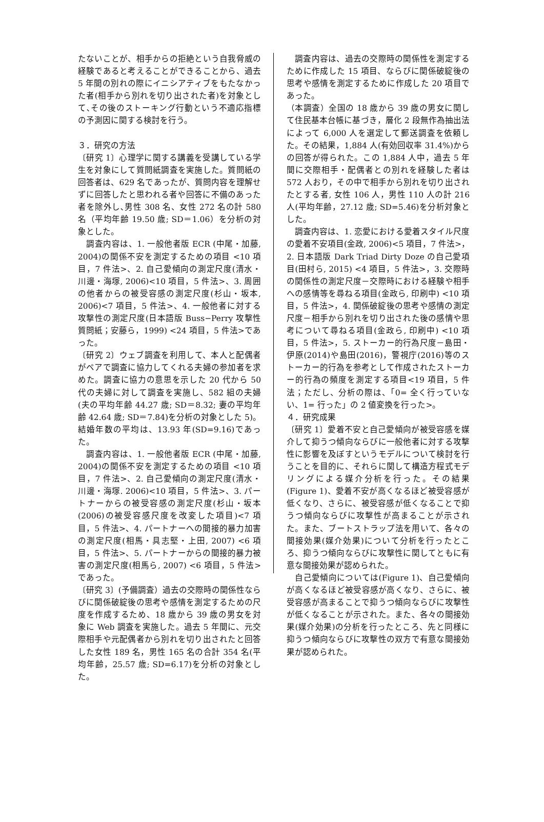たないことが、相手からの拒絶という自我脅威の経験であると考えることができることから、過去 5 年間の別れの際にイニシアティブをもたなかった者(相手から別れを切り出された者)を対象として､その後のストーキング行動という不適応指標の予測因に関する検討を行う。
３．研究の方法
〔研究 1〕心理学に関する講義を受講している学生を対象にして質問紙調査を実施した。質問紙の回答者は、629 名であったが、質問内容を理解せずに回答したと思われる者や回答に不備のあった者を除外し､男性 308 名、女性 272 名の計 580 名（平均年齢 19.50 歳; SD＝1.06）を分析の対象とした。
　調査内容は、1. 一般他者版 ECR (中尾・加藤, 2004)の関係不安を測定するための項目 <10 項目，7 件法>、2. 自己愛傾向の測定尺度(清水・川邊・海塚, 2006)<10 項目，5 件法>、3. 周囲の他者からの被受容感の測定尺度(杉山・坂本, 2006)<7 項目，5 件法>、4. 一般他者に対する攻撃性の測定尺度(日本語版 Buss−Perry 攻撃性質問紙；安藤ら，1999) <24 項目，5 件法>であった。
〔研究 2〕ウェブ調査を利用して、本人と配偶者がペアで調査に協力してくれる夫婦の参加者を求めた。調査に協力の意思を示した 20 代から 50 代の夫婦に対して調査を実施し、582 組の夫婦(夫の平均年齢 44.27 歳; SD＝8.32; 妻の平均年齢 42.64 歳; SD＝7.84)を分析の対象とした 5)。結婚年数の平均は、13.93 年(SD=9.16)であった。
　調査内容は、1. 一般他者版 ECR (中尾・加藤, 2004)の関係不安を測定するための項目 <10 項目，7 件法>、2. 自己愛傾向の測定尺度(清水・川邊・海塚. 2006)<10 項目，5 件法>、3. パートナーからの被受容感の測定尺度(杉山・坂本(2006)の被受容感尺度を改変した項目)<7 項目，5 件法>、4. パートナーへの間接的暴力加害の測定尺度(相馬・具志堅・上田, 2007) <6 項目，5 件法>、5. パートナーからの間接的暴力被害の測定尺度(相馬ら, 2007) <6 項目，5 件法>であった。
〔研究 3〕(予備調査）過去の交際時の関係性ならびに関係破綻後の思考や感情を測定するための尺度を作成するため、18 歳から 39 歳の男女を対象に Web 調査を実施した。過去 5 年間に、元交際相手や元配偶者から別れを切り出されたと回答した女性 189 名，男性 165 名の合計 354 名(平均年齢，25.57 歳; SD=6.17)を分析の対象とした。
　調査内容は、過去の交際時の関係性を測定するために作成した 15 項目、ならびに関係破綻後の思考や感情を測定するために作成した 20 項目であった。
（本調査）全国の 18 歳から 39 歳の男女に関して住民基本台帳に基づき，層化 2 段無作為抽出法によって 6,000 人を選定して郵送調査を依頼した。その結果，1,884 人(有効回収率 31.4%)からの回答が得られた。この 1,884 人中，過去 5 年間に交際相手・配偶者との別れを経験した者は 572 人おり，その中で相手から別れを切り出されたとする者, 女性 106 人，男性 110 人の計 216 人(平均年齢，27.12 歳; SD=5.46)を分析対象とした。
　調査内容は、1. 恋愛における愛着スタイル尺度の愛着不安項目(金政, 2006)<5 項目，7 件法>，2. 日本語版 Dark Triad Dirty Doze の自己愛項目(田村ら, 2015) <4 項目，5 件法>，3. 交際時の関係性の測定尺度－交際時における経験や相手への感情等を尋ねる項目(金政ら, 印刷中) <10 項目，5 件法>，4. 関係破綻後の思考や感情の測定尺度－相手から別れを切り出された後の感情や思考について尋ねる項目(金政ら, 印刷中) <10 項目，5 件法>，5. ストーカー的行為尺度－島田・伊原(2014)や島田(2016)，警視庁(2016)等のストーカー的行為を参考として作成されたストーカー的行為の頻度を測定する項目<19 項目，5 件法；ただし、分析の際は、「0= 全く行っていない、1= 行った」の 2 値変換を行った>。
４．研究成果
〔研究 1〕愛着不安と自己愛傾向が被受容感を媒介して抑うつ傾向ならびに一般他者に対する攻撃性に影響を及ぼすというモデルについて検討を行うことを目的に、それらに関して構造方程式モデリングによる媒介分析を行った。その結果(Figure 1)、愛着不安が高くなるほど被受容感が低くなり、さらに、被受容感が低くなることで抑うつ傾向ならびに攻撃性が高まることが示された。また、ブートストラップ法を用いて、各々の間接効果(媒介効果)について分析を行ったところ、抑うつ傾向ならびに攻撃性に関してともに有意な間接効果が認められた。
　自己愛傾向については(Figure 1)、自己愛傾向が高くなるほど被受容感が高くなり、さらに、被受容感が高まることで抑うつ傾向ならびに攻撃性が低くなることが示された。また、各々の間接効果(媒介効果)の分析を行ったところ、先と同様に抑うつ傾向ならびに攻撃性の双方で有意な間接効果が認められた。